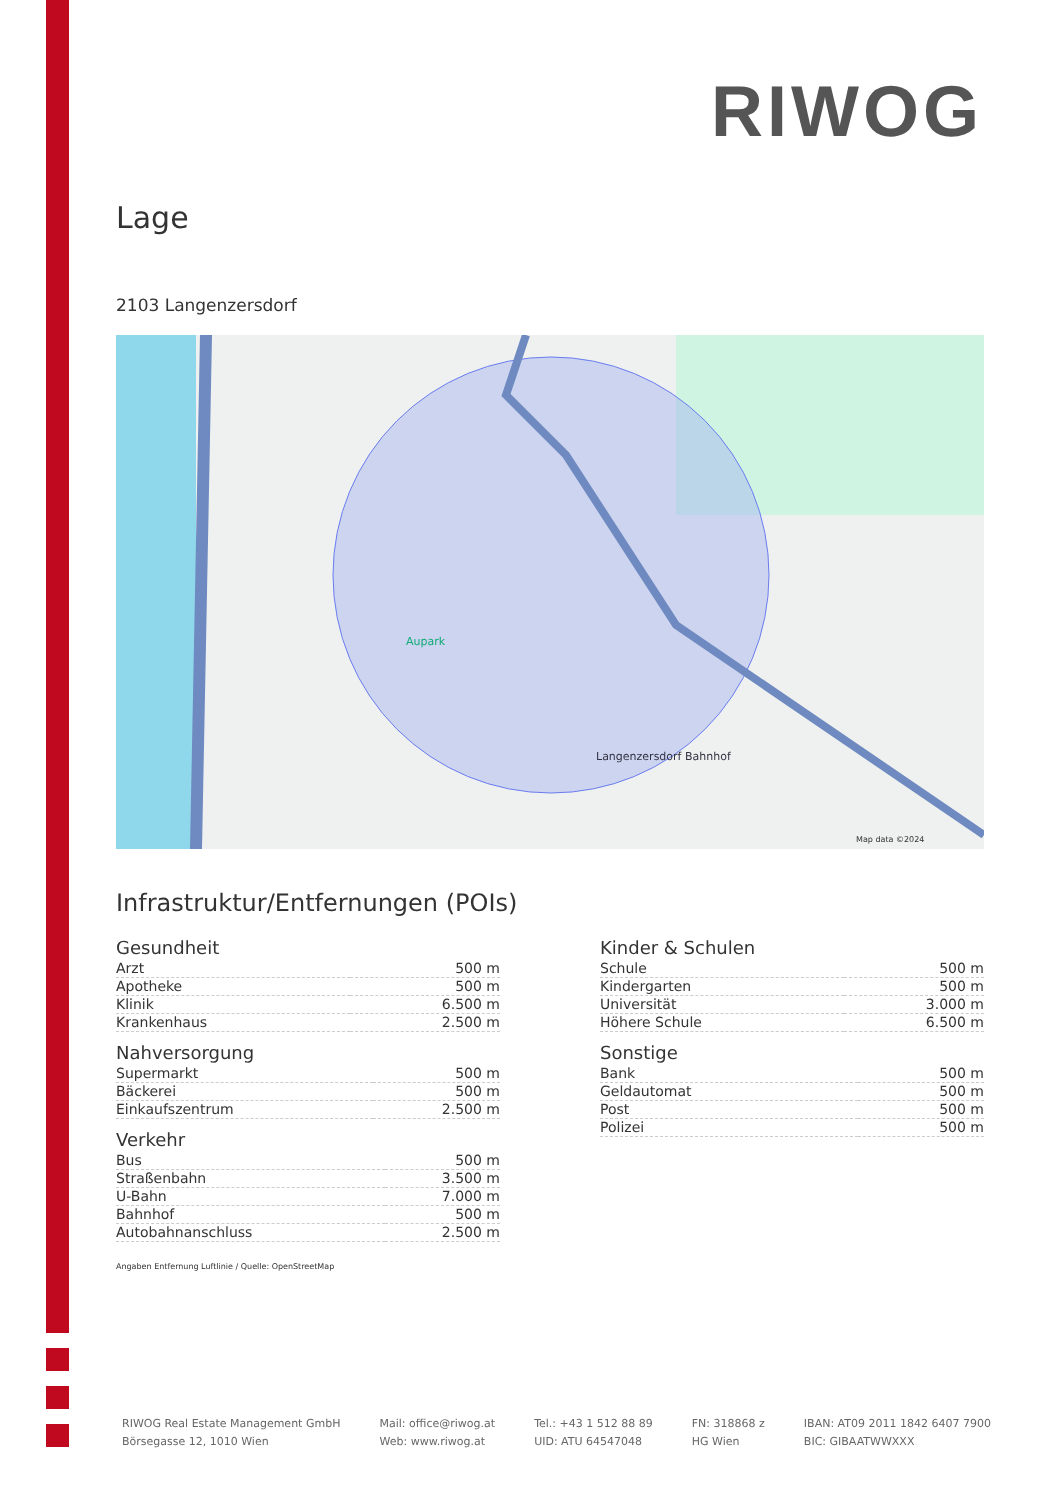RIWOG
Lage
2103 Langenzersdorf
Aupark
Langenzersdorf Bahnhof
Map data ©2024
Infrastruktur/Entfernungen (POIs)
Gesundheit
| Arzt | 500 m |
| Apotheke | 500 m |
| Klinik | 6.500 m |
| Krankenhaus | 2.500 m |
Nahversorgung
| Supermarkt | 500 m |
| Bäckerei | 500 m |
| Einkaufszentrum | 2.500 m |
Verkehr
| Bus | 500 m |
| Straßenbahn | 3.500 m |
| U-Bahn | 7.000 m |
| Bahnhof | 500 m |
| Autobahnanschluss | 2.500 m |
Kinder & Schulen
| Schule | 500 m |
| Kindergarten | 500 m |
| Universität | 3.000 m |
| Höhere Schule | 6.500 m |
Sonstige
| Bank | 500 m |
| Geldautomat | 500 m |
| Post | 500 m |
| Polizei | 500 m |
Angaben Entfernung Luftlinie / Quelle: OpenStreetMap
RIWOG Real Estate Management GmbH
Börsegasse 12, 1010 Wien
Mail: office@riwog.at
Web: www.riwog.at
Tel.: +43 1 512 88 89
UID: ATU 64547048
FN: 318868 z
HG Wien
IBAN: AT09 2011 1842 6407 7900
BIC: GIBAATWWXXX